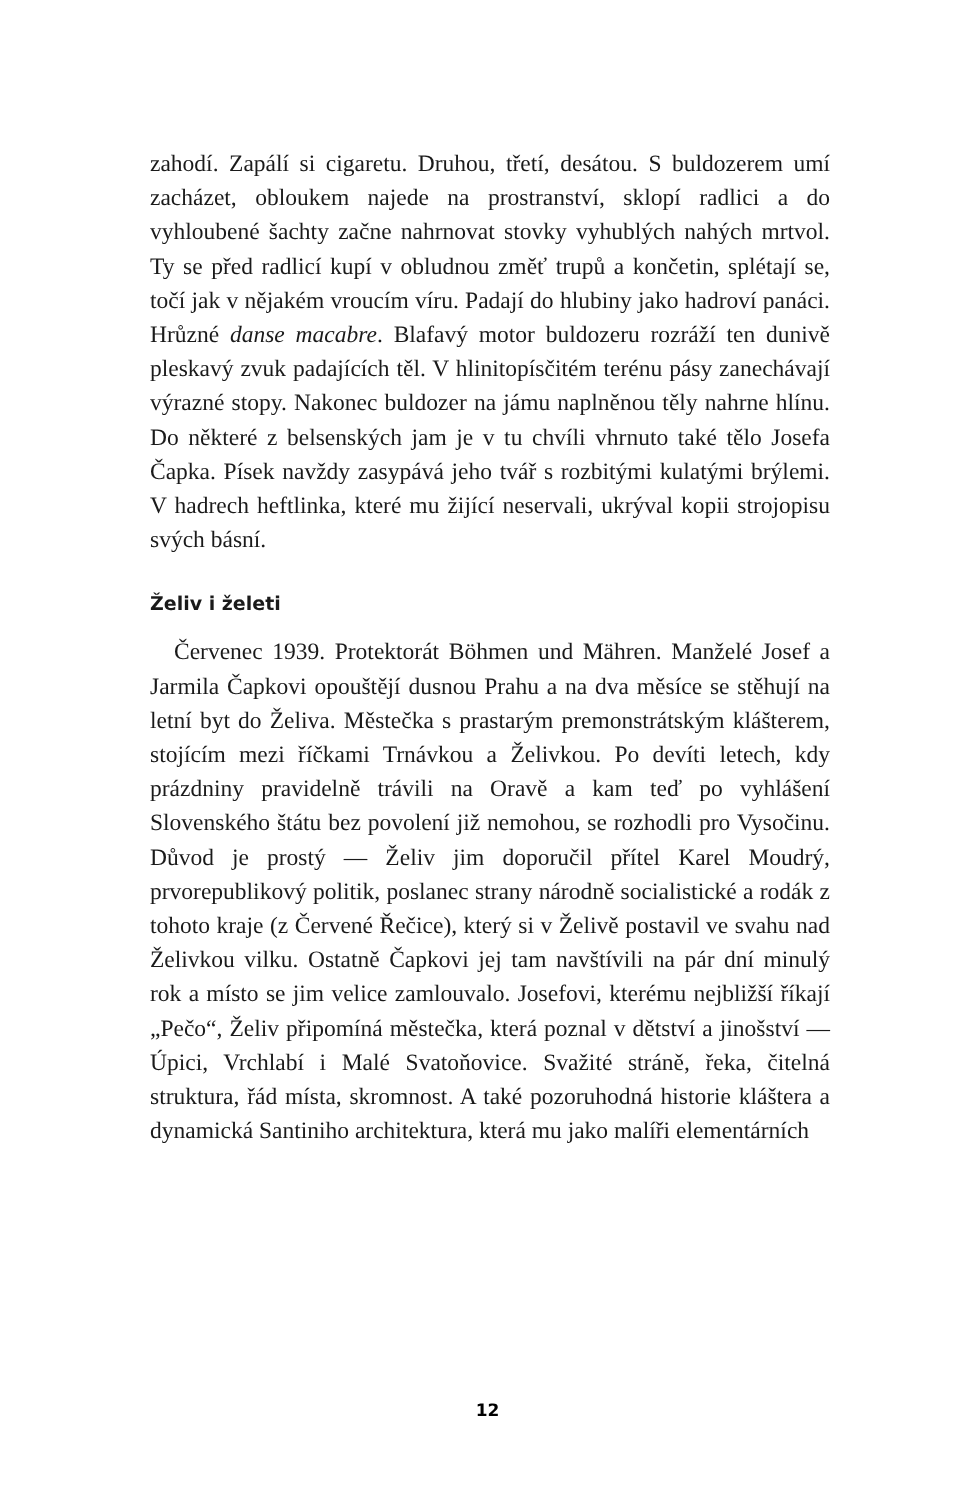zahodí. Zapálí si cigaretu. Druhou, třetí, desátou. S buldozerem umí zacházet, obloukem najede na prostranství, sklopí radlici a do vyhloubené šachty začne nahrnovat stovky vyhublých nahých mrtvol. Ty se před radlicí kupí v obludnou změť trupů a končetin, splétají se, točí jak v nějakém vroucím víru. Padají do hlubiny jako hadroví panáci. Hrůzné danse macabre. Blafavý motor buldozeru rozráží ten dunivě pleskavý zvuk padajících těl. V hlinitopísčitém terénu pásy zanechávají výrazné stopy. Nakonec buldozer na jámu naplněnou těly nahrne hlínu. Do některé z belsenských jam je v tu chvíli vhrnuto také tělo Josefa Čapka. Písek navždy zasypává jeho tvář s rozbitými kulatými brýlemi. V hadrech heftlinka, které mu žijící neservali, ukrýval kopii strojopisu svých básní.
Želiv i želeti
Červenec 1939. Protektorát Böhmen und Mähren. Manželé Josef a Jarmila Čapkovi opouštějí dusnou Prahu a na dva měsíce se stěhují na letní byt do Želiva. Městečka s prastarým premonstrátským klášterem, stojícím mezi říčkami Trnávkou a Želivkou. Po devíti letech, kdy prázdniny pravidelně trávili na Oravě a kam teď po vyhlášení Slovenského štátu bez povolení již nemohou, se rozhodli pro Vysočinu. Důvod je prostý — Želiv jim doporučil přítel Karel Moudrý, prvorepublikový politik, poslanec strany národně socialistické a rodák z tohoto kraje (z Červené Řečice), který si v Želivě postavil ve svahu nad Želivkou vilku. Ostatně Čapkovi jej tam navštívili na pár dní minulý rok a místo se jim velice zamlouvalo. Josefovi, kterému nejbližší říkají „Pečo“, Želiv připomíná městečka, která poznal v dětství a jinošství — Úpici, Vrchlabí i Malé Svatoňovice. Svažité stráně, řeka, čitelná struktura, řád místa, skromnost. A také pozoruhodná historie kláštera a dynamická Santiniho architektura, která mu jako malíři elementárních
12